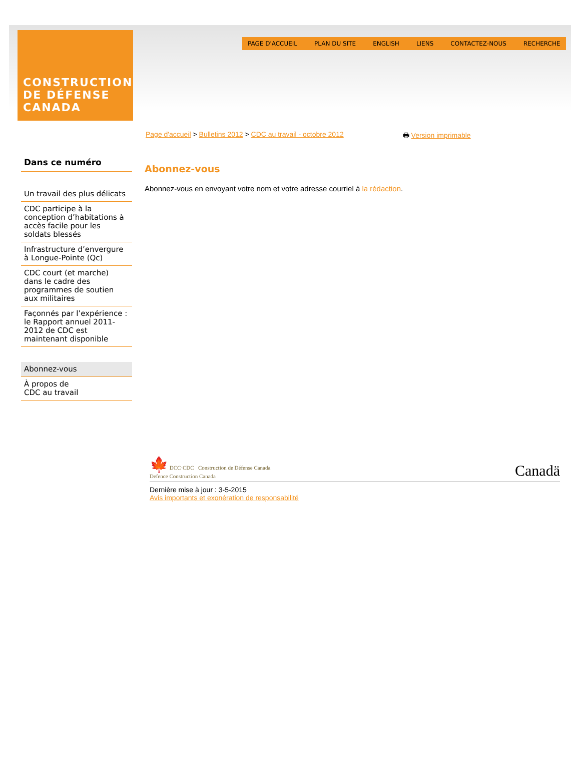CONSTRUCTION
DE DÉFENSE
CANADA
PAGE D'ACCUEIL PLAN DU SITE ENGLISH LIENS CONTACTEZ-NOUS RECHERCHE
Page d'accueil > Bulletins 2012 > CDC au travail - octobre 2012 🖶 Version imprimable
Dans ce numéro
Un travail des plus délicats
CDC participe à la conception d’habitations à accès facile pour les soldats blessés
Infrastructure d’envergure à Longue-Pointe (Qc)
CDC court (et marche) dans le cadre des programmes de soutien aux militaires
Façonnés par l’expérience : le Rapport annuel 2011-2012 de CDC est maintenant disponible
Abonnez-vous
À propos de
CDC au travail
Abonnez-vous
Abonnez-vous en envoyant votre nom et votre adresse courriel à la rédaction.
🍁 DCC·CDC Construction de Défense Canada
Defence Construction Canada Canadä
Dernière mise à jour : 3-5-2015
Avis importants et exonération de responsabilité